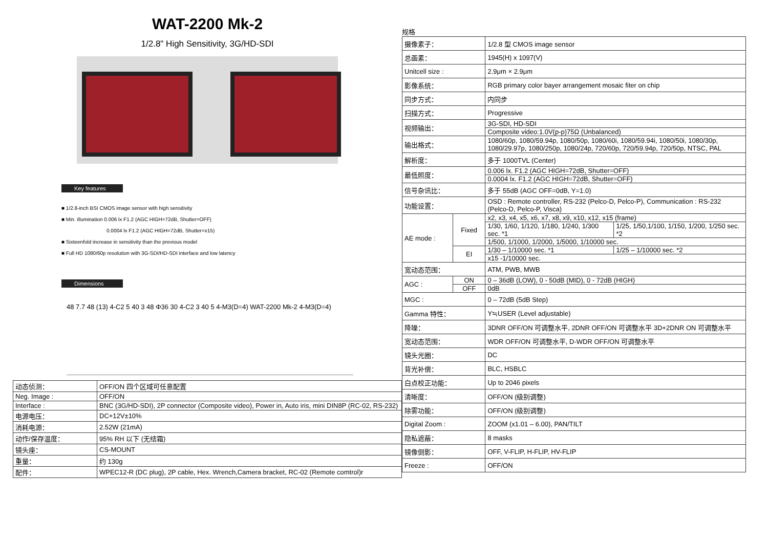WAT-2200 Mk-2
1/2.8" High Sensitivity, 3G/HD-SDI
Key features
■ 1/2.8-inch BSI CMOS image sensor with high sensitivity
■ Min. illumination 0.006 lx F1.2 (AGC HIGH=72dB, Shutter=OFF)
0.0004 lx F1.2 (AGC HIGH=72dB, Shutter=x15)
■ Sixteenfold increase in sensitivity than the previous model
■ Full HD 1080/60p resolution with 3G-SDI/HD-SDI interface and low latency
Dimensions
48 7.7 48 (13) 4-C2 5 40 3 48 Φ36 30 4-C2 3 40 5 4-M3(D=4) WAT-2200 Mk-2 4-M3(D=4)
| 动态侦测： | OFF/ON 四个区域可任意配置 |
| Neg. Image : | OFF/ON |
| Interface : | BNC (3G/HD-SDI), 2P connector (Composite video), Power in, Auto iris, mini DIN8P (RC-02, RS-232) |
| 电源电压： | DC+12V±10% |
| 消耗电源： | 2.52W (21mA) |
| 动作/保存温度： | 95% RH 以下 (无结霜) |
| 镜头座： | CS-MOUNT |
| 重量： | 约 130g |
| 配件： | WPEC12-R (DC plug), 2P cable, Hex. Wrench,Camera bracket, RC-02 (Remote comtrol)r |
规格
| 摄像素子： | | 1/2.8 型 CMOS image sensor | |
| 总画素： | | 1945(H) x 1097(V) | |
| Unitcell size : | | 2.9μm × 2.9μm | |
| 影像系统： | | RGB primary color bayer arrangement mosaic fiter on chip | |
| 同步方式： | | 内同步 | |
| 扫描方式： | | Progressive | |
| 视频输出： | | 3G-SDI, HD-SDI | |
| | | Composite video:1.0V(p-p)75Ω (Unbalanced) | |
| 输出格式： | | 1080/60p, 1080/59.94p, 1080/50p, 1080/60i, 1080/59.94i, 1080/50i, 1080/30p, 1080/29.97p, 1080/250p, 1080/24p, 720/60p, 720/59.94p, 720/50p, NTSC, PAL | |
| 解析度： | | 多于 1000TVL (Center) | |
| 最低照度： | | 0.006 lx. F1.2 (AGC HIGH=72dB, Shutter=OFF) | |
| | | 0.0004 lx. F1.2 (AGC HIGH=72dB, Shutter=OFF) | |
| 信号杂讯比： | | 多于 55dB (AGC OFF=0dB, Y=1.0) | |
| 功能设置： | | OSD : Remote controller, RS-232 (Pelco-D, Pelco-P), Communication : RS-232 (Pelco-D, Pelco-P, Visca) | |
| AE mode : | Fixed | x2, x3, x4, x5, x6, x7, x8, x9, x10, x12, x15 (frame) | |
| | | 1/30, 1/60, 1/120, 1/180, 1/240, 1/300 sec. *1 | 1/25, 1/50,1/100, 1/150, 1/200, 1/250 sec. *2 |
| | | 1/500, 1/1000, 1/2000, 1/5000, 1/10000 sec. | |
| | EI | 1/30 – 1/10000 sec. *1 | 1/25 – 1/10000 sec. *2 |
| | | x15 -1/10000 sec. | |
| 宽动态范围： | | ATM, PWB, MWB | |
| AGC : | ON | 0 – 36dB (LOW), 0 - 50dB (MID), 0 - 72dB (HIGH) | |
| | OFF | 0dB | |
| MGC : | | 0 – 72dB (5dB Step) | |
| Gamma 特性： | | Y≒USER (Level adjustable) | |
| 降噪： | | 3DNR OFF/ON 可调整水平, 2DNR OFF/ON 可调整水平 3D+2DNR ON 可调整水平 | |
| 宽动态范围： | | WDR OFF/ON 可调整水平, D-WDR OFF/ON 可调整水平 | |
| 镜头光圈： | | DC | |
| 背光补偿： | | BLC, HSBLC | |
| 白点校正功能： | | Up to 2046 pixels | |
| 清晰度： | | OFF/ON (级别调整) | |
| 除雾功能： | | OFF/ON (级别调整) | |
| Digital Zoom : | | ZOOM (x1.01 – 6.00), PAN/TILT | |
| 隐私遮蔽： | | 8 masks | |
| 镜像倒影： | | OFF, V-FLIP, H-FLIP, HV-FLIP | |
| Freeze : | | OFF/ON | |